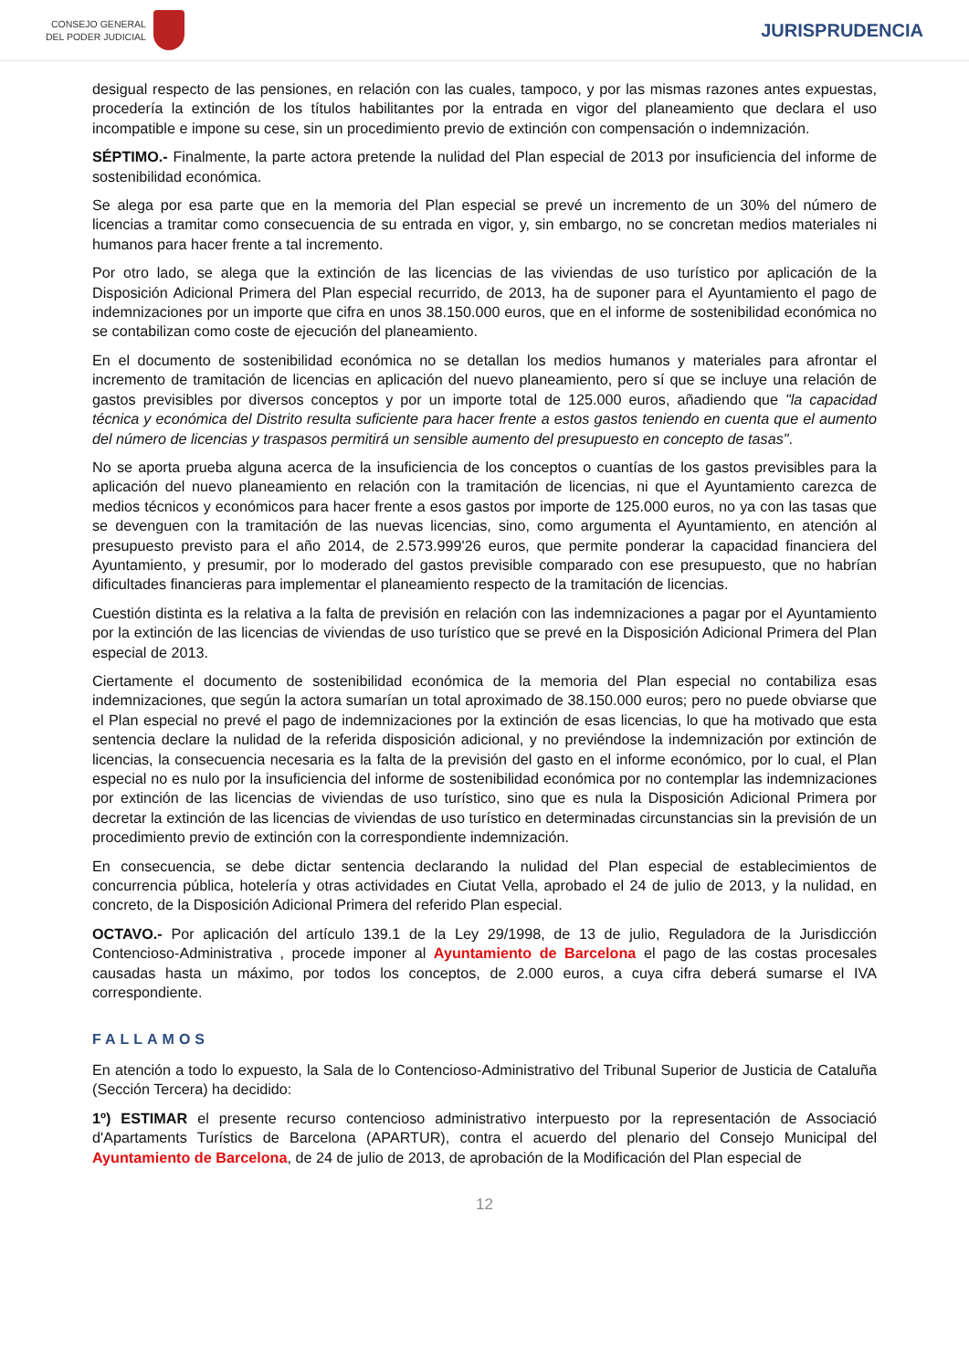CONSEJO GENERAL
DEL PODER JUDICIAL
JURISPRUDENCIA
desigual respecto de las pensiones, en relación con las cuales, tampoco, y por las mismas razones antes expuestas, procedería la extinción de los títulos habilitantes por la entrada en vigor del planeamiento que declara el uso incompatible e impone su cese, sin un procedimiento previo de extinción con compensación o indemnización.
SÉPTIMO.- Finalmente, la parte actora pretende la nulidad del Plan especial de 2013 por insuficiencia del informe de sostenibilidad económica.
Se alega por esa parte que en la memoria del Plan especial se prevé un incremento de un 30% del número de licencias a tramitar como consecuencia de su entrada en vigor, y, sin embargo, no se concretan medios materiales ni humanos para hacer frente a tal incremento.
Por otro lado, se alega que la extinción de las licencias de las viviendas de uso turístico por aplicación de la Disposición Adicional Primera del Plan especial recurrido, de 2013, ha de suponer para el Ayuntamiento el pago de indemnizaciones por un importe que cifra en unos 38.150.000 euros, que en el informe de sostenibilidad económica no se contabilizan como coste de ejecución del planeamiento.
En el documento de sostenibilidad económica no se detallan los medios humanos y materiales para afrontar el incremento de tramitación de licencias en aplicación del nuevo planeamiento, pero sí que se incluye una relación de gastos previsibles por diversos conceptos y por un importe total de 125.000 euros, añadiendo que "la capacidad técnica y económica del Distrito resulta suficiente para hacer frente a estos gastos teniendo en cuenta que el aumento del número de licencias y traspasos permitirá un sensible aumento del presupuesto en concepto de tasas".
No se aporta prueba alguna acerca de la insuficiencia de los conceptos o cuantías de los gastos previsibles para la aplicación del nuevo planeamiento en relación con la tramitación de licencias, ni que el Ayuntamiento carezca de medios técnicos y económicos para hacer frente a esos gastos por importe de 125.000 euros, no ya con las tasas que se devenguen con la tramitación de las nuevas licencias, sino, como argumenta el Ayuntamiento, en atención al presupuesto previsto para el año 2014, de 2.573.999'26 euros, que permite ponderar la capacidad financiera del Ayuntamiento, y presumir, por lo moderado del gastos previsible comparado con ese presupuesto, que no habrían dificultades financieras para implementar el planeamiento respecto de la tramitación de licencias.
Cuestión distinta es la relativa a la falta de previsión en relación con las indemnizaciones a pagar por el Ayuntamiento por la extinción de las licencias de viviendas de uso turístico que se prevé en la Disposición Adicional Primera del Plan especial de 2013.
Ciertamente el documento de sostenibilidad económica de la memoria del Plan especial no contabiliza esas indemnizaciones, que según la actora sumarían un total aproximado de 38.150.000 euros; pero no puede obviarse que el Plan especial no prevé el pago de indemnizaciones por la extinción de esas licencias, lo que ha motivado que esta sentencia declare la nulidad de la referida disposición adicional, y no previéndose la indemnización por extinción de licencias, la consecuencia necesaria es la falta de la previsión del gasto en el informe económico, por lo cual, el Plan especial no es nulo por la insuficiencia del informe de sostenibilidad económica por no contemplar las indemnizaciones por extinción de las licencias de viviendas de uso turístico, sino que es nula la Disposición Adicional Primera por decretar la extinción de las licencias de viviendas de uso turístico en determinadas circunstancias sin la previsión de un procedimiento previo de extinción con la correspondiente indemnización.
En consecuencia, se debe dictar sentencia declarando la nulidad del Plan especial de establecimientos de concurrencia pública, hotelería y otras actividades en Ciutat Vella, aprobado el 24 de julio de 2013, y la nulidad, en concreto, de la Disposición Adicional Primera del referido Plan especial.
OCTAVO.- Por aplicación del artículo 139.1 de la Ley 29/1998, de 13 de julio, Reguladora de la Jurisdicción Contencioso-Administrativa , procede imponer al Ayuntamiento de Barcelona el pago de las costas procesales causadas hasta un máximo, por todos los conceptos, de 2.000 euros, a cuya cifra deberá sumarse el IVA correspondiente.
FALLAMOS
En atención a todo lo expuesto, la Sala de lo Contencioso-Administrativo del Tribunal Superior de Justicia de Cataluña (Sección Tercera) ha decidido:
1º) ESTIMAR el presente recurso contencioso administrativo interpuesto por la representación de Associació d'Apartaments Turístics de Barcelona (APARTUR), contra el acuerdo del plenario del Consejo Municipal del Ayuntamiento de Barcelona, de 24 de julio de 2013, de aprobación de la Modificación del Plan especial de
12